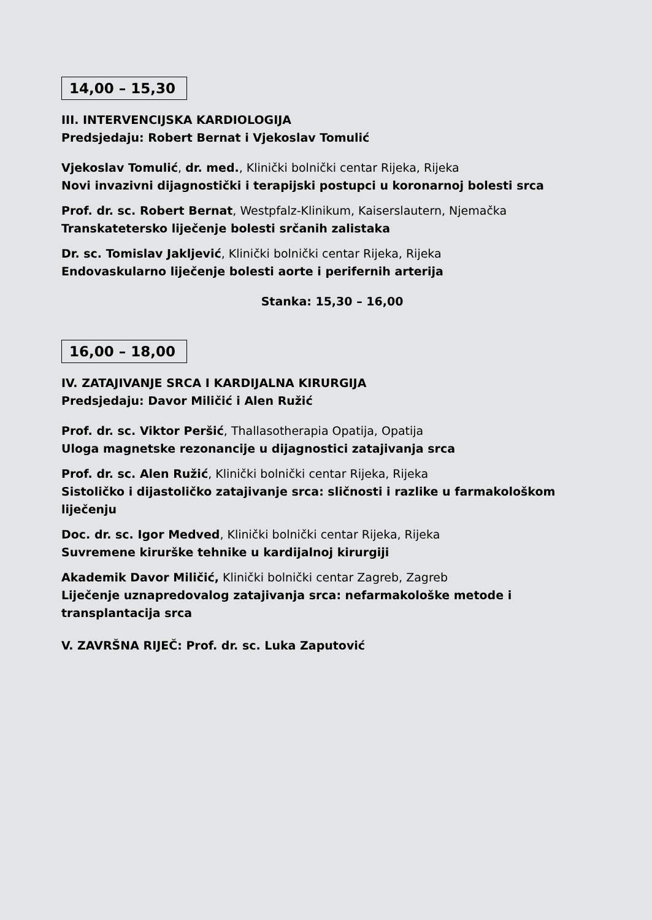14,00 – 15,30
III. INTERVENCIJSKA KARDIOLOGIJA
Predsjedaju: Robert Bernat i Vjekoslav Tomulić
Vjekoslav Tomulić, dr. med., Klinički bolnički centar Rijeka, Rijeka
Novi invazivni dijagnostički i terapijski postupci u koronarnoj bolesti srca
Prof. dr. sc. Robert Bernat, Westpfalz-Klinikum, Kaiserslautern, Njemačka
Transkatetersko liječenje bolesti srčanih zalistaka
Dr. sc. Tomislav Jakljević, Klinički bolnički centar Rijeka, Rijeka
Endovaskularno liječenje bolesti aorte i perifernih arterija
Stanka: 15,30 – 16,00
16,00 – 18,00
IV. ZATAJIVANJE SRCA I KARDIJALNA KIRURGIJA
Predsjedaju: Davor Miličić i Alen Ružić
Prof. dr. sc. Viktor Peršić, Thallasotherapia Opatija, Opatija
Uloga magnetske rezonancije u dijagnostici zatajivanja srca
Prof. dr. sc. Alen Ružić, Klinički bolnički centar Rijeka, Rijeka
Sistoličko i dijastoličko zatajivanje srca: sličnosti i razlike u farmakološkom liječenju
Doc. dr. sc. Igor Medved, Klinički bolnički centar Rijeka, Rijeka
Suvremene kirurške tehnike u kardijalnoj kirurgiji
Akademik Davor Miličić, Klinički bolnički centar Zagreb, Zagreb
Liječenje uznapredovalog zatajivanja srca: nefarmakološke metode i transplantacija srca
V. ZAVRŠNA RIJEČ: Prof. dr. sc. Luka Zaputović